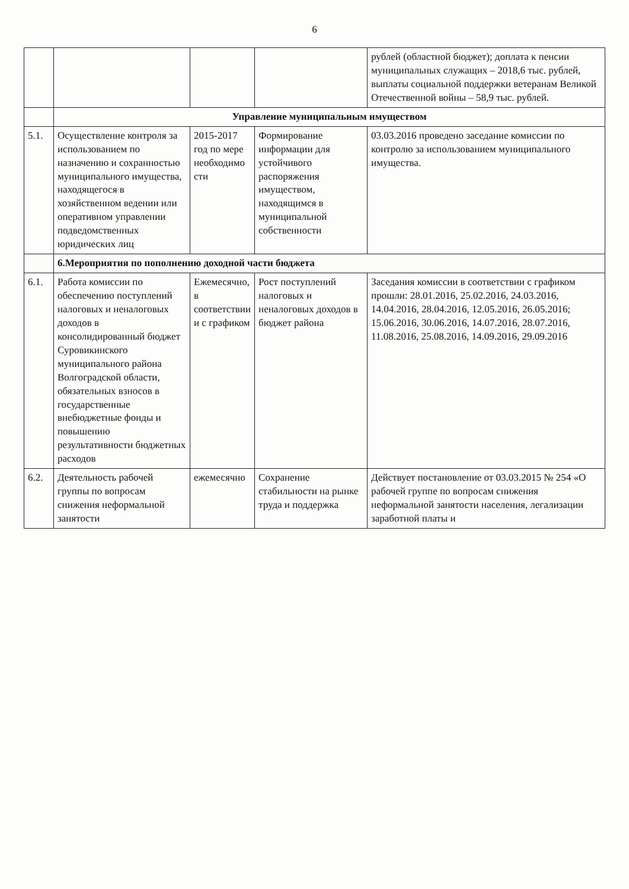6
| | | | | рублей (областной бюджет); доплата к пенсии муниципальных служащих – 2018,6 тыс. рублей, выплаты социальной поддержки ветеранам Великой Отечественной войны – 58,9 тыс. рублей. |
| | Управление муниципальным имуществом | | | |
| 5.1. | Осуществление контроля за использованием по назначению и сохранностью муниципального имущества, находящегося в хозяйственном ведении или оперативном управлении подведомственных юридических лиц | 2015-2017 год по мере необходимо сти | Формирование информации для устойчивого распоряжения имуществом, находящимся в муниципальной собственности | 03.03.2016 проведено заседание комиссии по контролю за использованием муниципального имущества. |
| | 6.Мероприятия по пополнению доходной части бюджета | | | |
| 6.1. | Работа комиссии по обеспечению поступлений налоговых и неналоговых доходов в консолидированный бюджет Суровикинского муниципального района Волгоградской области, обязательных взносов в государственные внебюджетные фонды и повышению результативности бюджетных расходов | Ежемесячно, в соответствии и с графиком | Рост поступлений налоговых и неналоговых доходов в бюджет района | Заседания комиссии в соответствии с графиком прошли: 28.01.2016, 25.02.2016, 24.03.2016, 14.04.2016, 28.04.2016, 12.05.2016, 26.05.2016; 15.06.2016, 30.06.2016, 14.07.2016, 28.07.2016, 11.08.2016, 25.08.2016, 14.09.2016, 29.09.2016 |
| 6.2. | Деятельность рабочей группы по вопросам снижения неформальной занятости | ежемесячно | Сохранение стабильности на рынке труда и поддержка | Действует постановление от 03.03.2015 № 254 «О рабочей группе по вопросам снижения неформальной занятости населения, легализации заработной платы и |